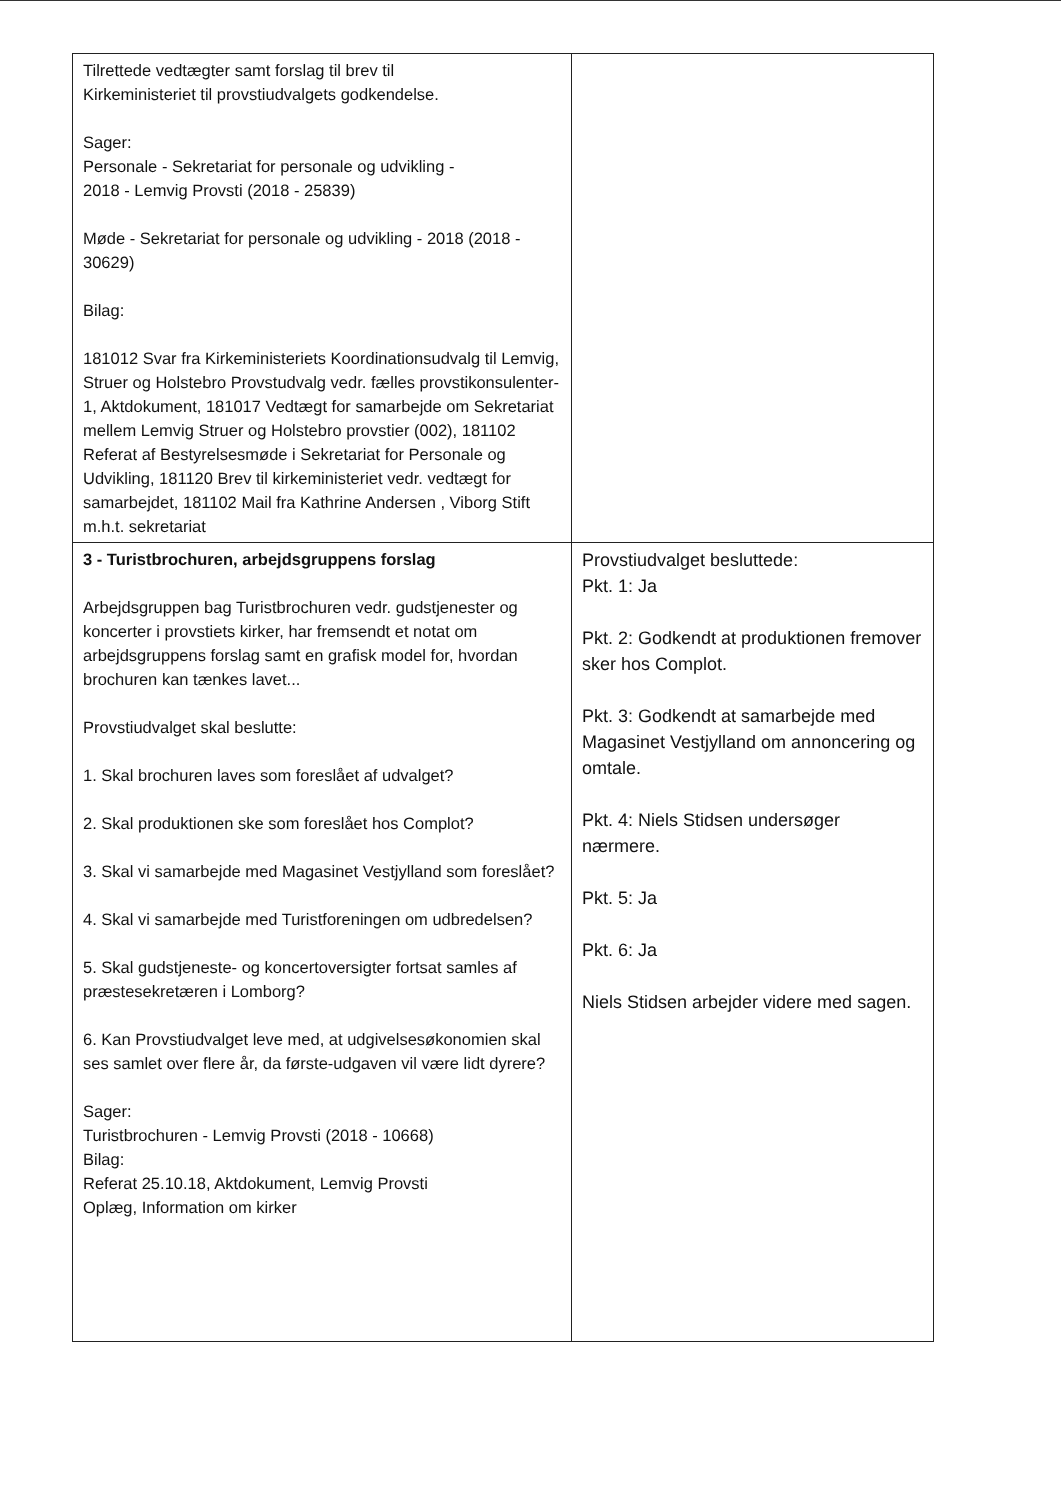| Tilrettede vedtægter samt forslag til brev til Kirkeministeriet til provstiudvalgets godkendelse. Sager: Personale - Sekretariat for personale og udvikling - 2018 - Lemvig Provsti (2018 - 25839) Møde - Sekretariat for personale og udvikling - 2018 (2018 - 30629) Bilag: 181012 Svar fra Kirkeministeriets Koordinationsudvalg til Lemvig, Struer og Holstebro Provstudvalg vedr. fælles provstikonsulenter-1, Aktdokument, 181017 Vedtægt for samarbejde om Sekretariat mellem Lemvig Struer og Holstebro provstier (002), 181102 Referat af Bestyrelsesmøde i Sekretariat for Personale og Udvikling, 181120 Brev til kirkeministeriet vedr. vedtægt for samarbejdet, 181102 Mail fra Kathrine Andersen , Viborg Stift m.h.t. sekretariat | |
| 3 - Turistbrochuren, arbejdsgruppens forslag Arbejdsgruppen bag Turistbrochuren vedr. gudstjenester og koncerter i provstiets kirker, har fremsendt et notat om arbejdsgruppens forslag samt en grafisk model for, hvordan brochuren kan tænkes lavet... Provstiudvalget skal beslutte: 1. Skal brochuren laves som foreslået af udvalget? 2. Skal produktionen ske som foreslået hos Complot? 3. Skal vi samarbejde med Magasinet Vestjylland som foreslået? 4. Skal vi samarbejde med Turistforeningen om udbredelsen? 5. Skal gudstjeneste- og koncertoversigter fortsat samles af præstesekretæren i Lomborg? 6. Kan Provstiudvalget leve med, at udgivelsesøkonomien skal ses samlet over flere år, da første-udgaven vil være lidt dyrere? Sager: Turistbrochuren - Lemvig Provsti (2018 - 10668) Bilag: Referat 25.10.18, Aktdokument, Lemvig Provsti Oplæg, Information om kirker | Provstiudvalget besluttede: Pkt. 1: Ja Pkt. 2: Godkendt at produktionen fremover sker hos Complot. Pkt. 3: Godkendt at samarbejde med Magasinet Vestjylland om annoncering og omtale. Pkt. 4: Niels Stidsen undersøger nærmere. Pkt. 5: Ja Pkt. 6: Ja Niels Stidsen arbejder videre med sagen. |